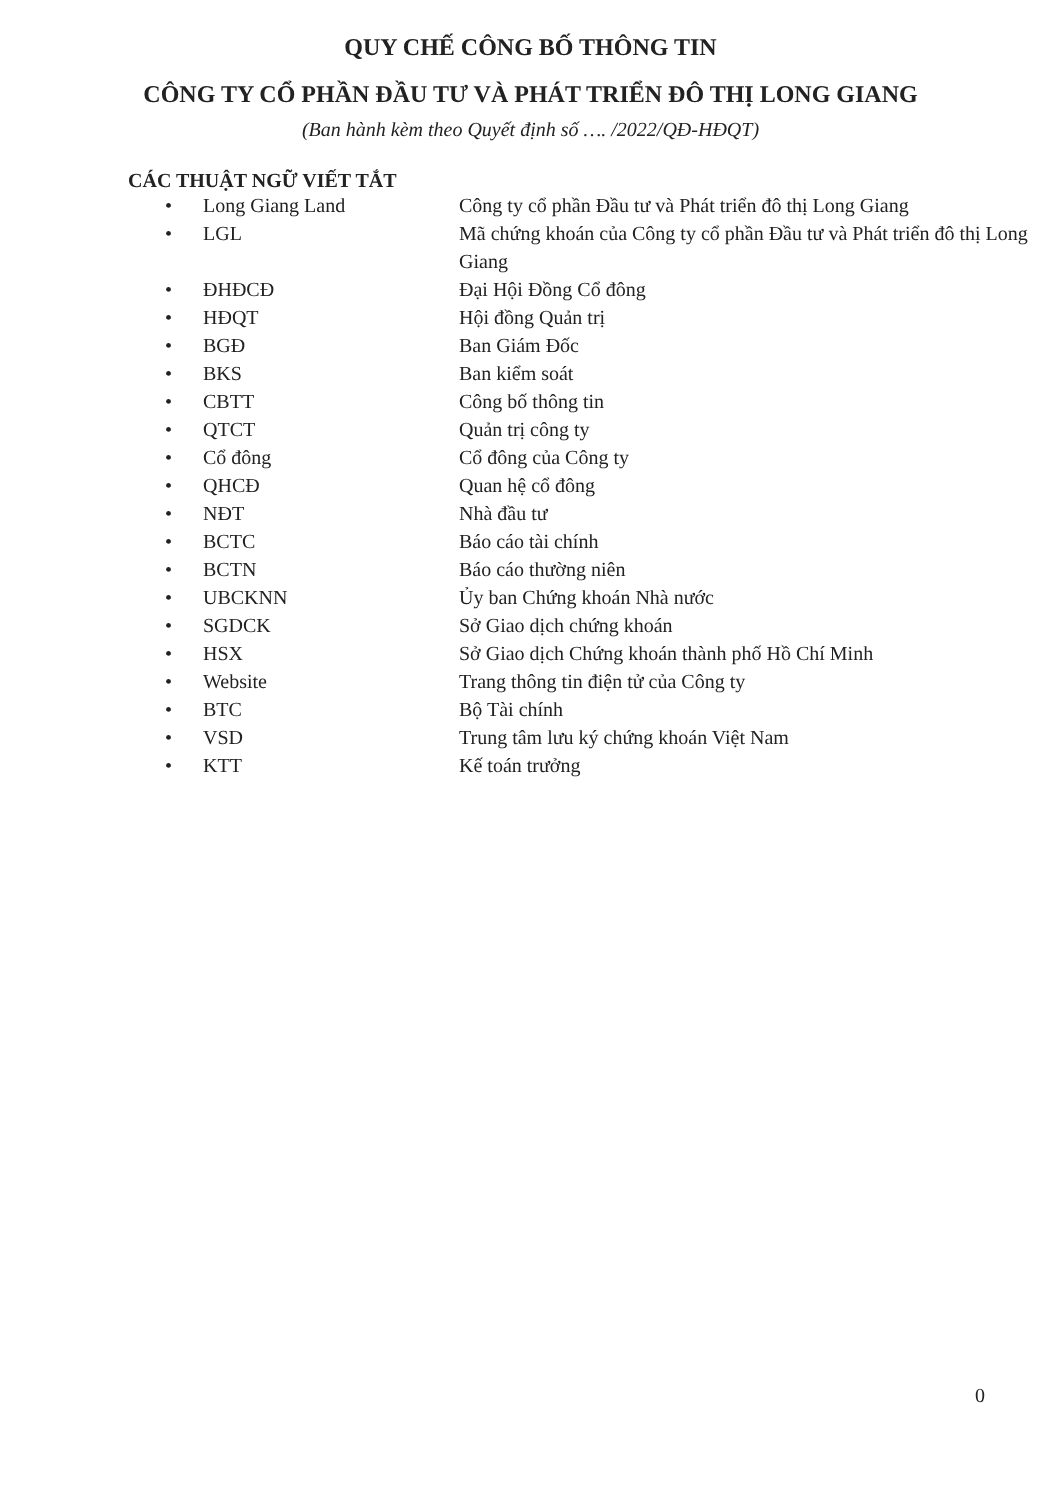QUY CHẾ CÔNG BỐ THÔNG TIN
CÔNG TY CỔ PHẦN ĐẦU TƯ VÀ PHÁT TRIỂN ĐÔ THỊ LONG GIANG
(Ban hành kèm theo Quyết định số …. /2022/QĐ-HĐQT)
CÁC THUẬT NGỮ VIẾT TẮT
• Long Giang Land Công ty cổ phần Đầu tư và Phát triển đô thị Long Giang
• LGL Mã chứng khoán của Công ty cổ phần Đầu tư và Phát triển đô thị Long Giang
• ĐHĐCĐ Đại Hội Đồng Cổ đông
• HĐQT Hội đồng Quản trị
• BGĐ Ban Giám Đốc
• BKS Ban kiểm soát
• CBTT Công bố thông tin
• QTCT Quản trị công ty
• Cổ đông Cổ đông của Công ty
• QHCĐ Quan hệ cổ đông
• NĐT Nhà đầu tư
• BCTC Báo cáo tài chính
• BCTN Báo cáo thường niên
• UBCKNN Ủy ban Chứng khoán Nhà nước
• SGDCK Sở Giao dịch chứng khoán
• HSX Sở Giao dịch Chứng khoán thành phố Hồ Chí Minh
• Website Trang thông tin điện tử của Công ty
• BTC Bộ Tài chính
• VSD Trung tâm lưu ký chứng khoán Việt Nam
• KTT Kế toán trưởng
0